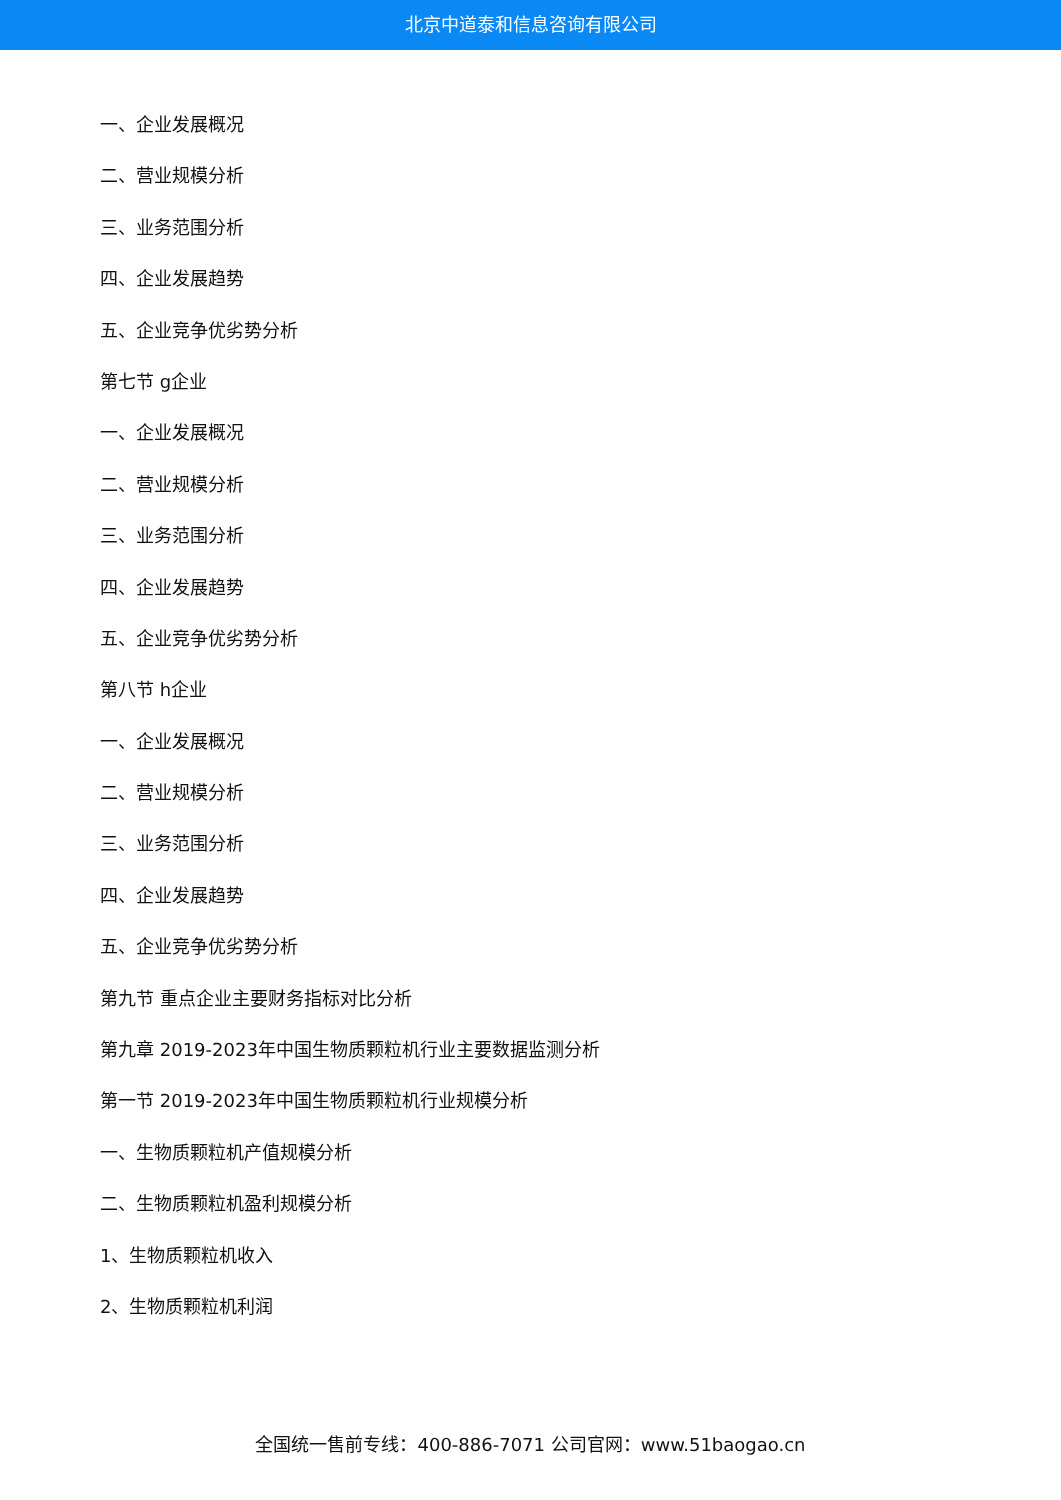北京中道泰和信息咨询有限公司
一、企业发展概况
二、营业规模分析
三、业务范围分析
四、企业发展趋势
五、企业竞争优劣势分析
第七节 g企业
一、企业发展概况
二、营业规模分析
三、业务范围分析
四、企业发展趋势
五、企业竞争优劣势分析
第八节 h企业
一、企业发展概况
二、营业规模分析
三、业务范围分析
四、企业发展趋势
五、企业竞争优劣势分析
第九节 重点企业主要财务指标对比分析
第九章 2019-2023年中国生物质颗粒机行业主要数据监测分析
第一节 2019-2023年中国生物质颗粒机行业规模分析
一、生物质颗粒机产值规模分析
二、生物质颗粒机盈利规模分析
1、生物质颗粒机收入
2、生物质颗粒机利润
全国统一售前专线：400-886-7071 公司官网：www.51baogao.cn